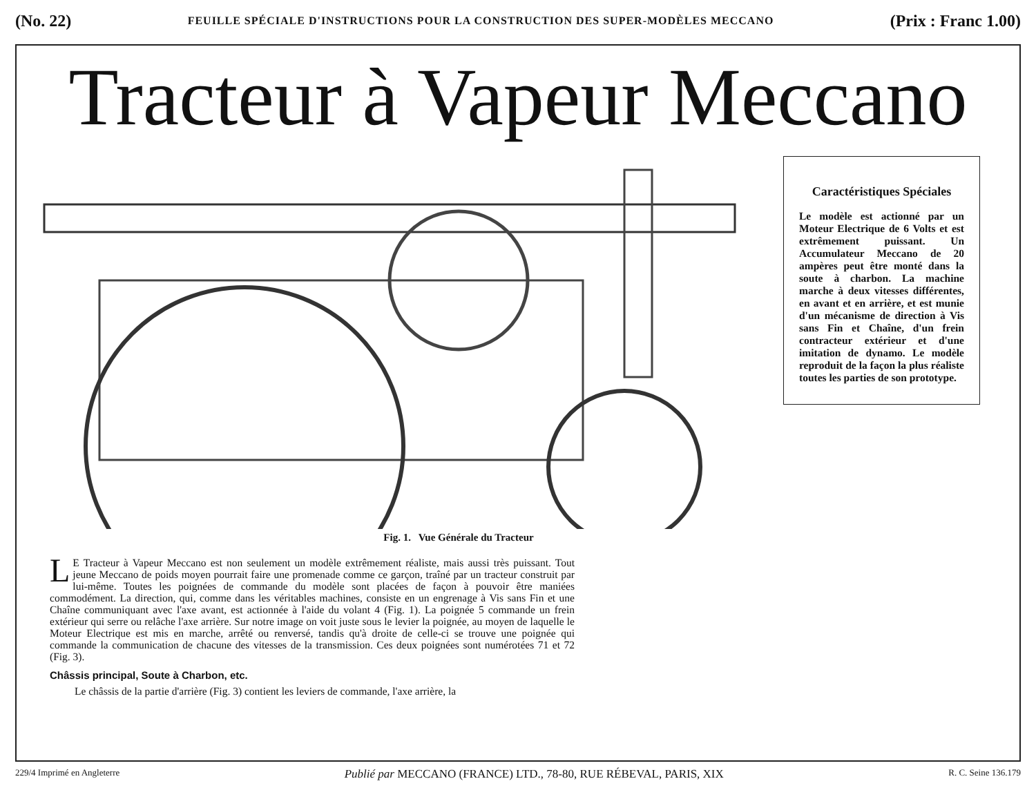(No. 22) FEUILLE SPÉCIALE D'INSTRUCTIONS POUR LA CONSTRUCTION DES SUPER-MODÈLES MECCANO (Prix : Franc 1.00)
Tracteur à Vapeur Meccano
Fig. 1. Vue Générale du Tracteur
Caractéristiques Spéciales
Le modèle est actionné par un Moteur Electrique de 6 Volts et est extrêmement puissant. Un Accumulateur Meccano de 20 ampères peut être monté dans la soute à charbon. La machine marche à deux vitesses différentes, en avant et en arrière, et est munie d'un mécanisme de direction à Vis sans Fin et Chaîne, d'un frein contracteur extérieur et d'une imitation de dynamo. Le modèle reproduit de la façon la plus réaliste toutes les parties de son prototype.
LE Tracteur à Vapeur Meccano est non seulement un modèle extrêmement réaliste, mais aussi très puissant. Tout jeune Meccano de poids moyen pourrait faire une promenade comme ce garçon, traîné par un tracteur construit par lui-même. Toutes les poignées de commande du modèle sont placées de façon à pouvoir être maniées commodément. La direction, qui, comme dans les véritables machines, consiste en un engrenage à Vis sans Fin et une Chaîne communiquant avec l'axe avant, est actionnée à l'aide du volant 4 (Fig. 1). La poignée 5 commande un frein extérieur qui serre ou relâche l'axe arrière. Sur notre image on voit juste sous le levier la poignée, au moyen de laquelle le Moteur Electrique est mis en marche, arrêté ou renversé, tandis qu'à droite de celle-ci se trouve une poignée qui commande la communication de chacune des vitesses de la transmission. Ces deux poignées sont numérotées 71 et 72 (Fig. 3).
Châssis principal, Soute à Charbon, etc.
Le châssis de la partie d'arrière (Fig. 3) contient les leviers de commande, l'axe arrière, la
229/4 Imprimé en Angleterre Publié par MECCANO (FRANCE) LTD., 78-80, RUE RÉBEVAL, PARIS, XIX R. C. Seine 136.179